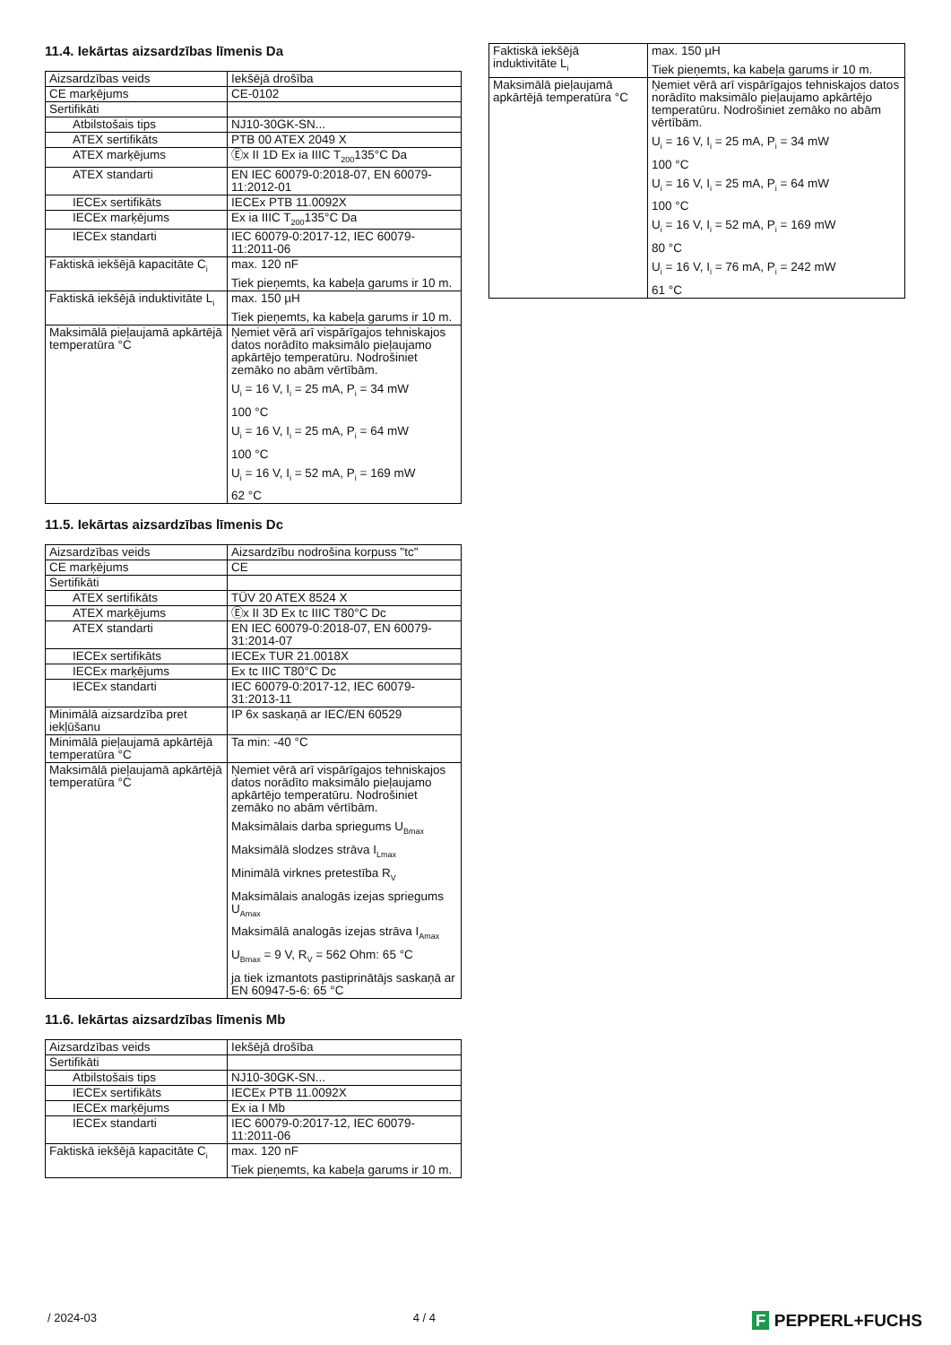11.4. Iekārtas aizsardzības līmenis Da
| Aizsardzības veids | Iekšējā drošība |
| CE marķējums | CE-0102 |
| Sertifikāti | |
| Atbilstošais tips | NJ10-30GK-SN... |
| ATEX sertifikāts | PTB 00 ATEX 2049 X |
| ATEX marķējums | Ⓔx II 1D Ex ia IIIC T<sub>200</sub>135°C Da |
| ATEX standarti | EN IEC 60079-0:2018-07, EN 60079-11:2012-01 |
| IECEx sertifikāts | IECEx PTB 11.0092X |
| IECEx marķējums | Ex ia IIIC T<sub>200</sub>135°C Da |
| IECEx standarti | IEC 60079-0:2017-12, IEC 60079-11:2011-06 |
| Faktiskā iekšējā kapacitāte C<sub>i</sub> | max. 120 nF Tiek pieņemts, ka kabeļa garums ir 10 m. |
| Faktiskā iekšējā induktivitāte L<sub>i</sub> | max. 150 µH Tiek pieņemts, ka kabeļa garums ir 10 m. |
| Maksimālā pieļaujamā apkārtējā temperatūra °C | Ņemiet vērā arī vispārīgajos tehniskajos datos norādīto maksimālo pieļaujamo apkārtējo temperatūru. Nodrošiniet zemāko no abām vērtībām. U<sub>i</sub> = 16 V, I<sub>i</sub> = 25 mA, P<sub>i</sub> = 34 mW 100 °C U<sub>i</sub> = 16 V, I<sub>i</sub> = 25 mA, P<sub>i</sub> = 64 mW 100 °C U<sub>i</sub> = 16 V, I<sub>i</sub> = 52 mA, P<sub>i</sub> = 169 mW 62 °C |
11.5. Iekārtas aizsardzības līmenis Dc
| Aizsardzības veids | Aizsardzību nodrošina korpuss "tc" |
| CE marķējums | CE |
| Sertifikāti | |
| ATEX sertifikāts | TÜV 20 ATEX 8524 X |
| ATEX marķējums | Ⓔx II 3D Ex tc IIIC T80°C Dc |
| ATEX standarti | EN IEC 60079-0:2018-07, EN 60079-31:2014-07 |
| IECEx sertifikāts | IECEx TUR 21.0018X |
| IECEx marķējums | Ex tc IIIC T80°C Dc |
| IECEx standarti | IEC 60079-0:2017-12, IEC 60079-31:2013-11 |
| Minimālā aizsardzība pret iekļūšanu | IP 6x saskaņā ar IEC/EN 60529 |
| Minimālā pieļaujamā apkārtējā temperatūra °C | Ta min: -40 °C |
| Maksimālā pieļaujamā apkārtējā temperatūra °C | Ņemiet vērā arī vispārīgajos tehniskajos datos norādīto maksimālo pieļaujamo apkārtējo temperatūru. Nodrošiniet zemāko no abām vērtībām. Maksimālais darba spriegums U<sub>Bmax</sub> Maksimālā slodzes strāva I<sub>Lmax</sub> Minimālā virknes pretestība R<sub>V</sub> Maksimālais analogās izejas spriegums U<sub>Amax</sub> Maksimālā analogās izejas strāva I<sub>Amax</sub> U<sub>Bmax</sub> = 9 V, R<sub>V</sub> = 562 Ohm: 65 °C ja tiek izmantots pastiprinātājs saskaņā ar EN 60947-5-6: 65 °C |
11.6. Iekārtas aizsardzības līmenis Mb
| Aizsardzības veids | Iekšējā drošība |
| Sertifikāti | |
| Atbilstošais tips | NJ10-30GK-SN... |
| IECEx sertifikāts | IECEx PTB 11.0092X |
| IECEx marķējums | Ex ia I Mb |
| IECEx standarti | IEC 60079-0:2017-12, IEC 60079-11:2011-06 |
| Faktiskā iekšējā kapacitāte C<sub>i</sub> | max. 120 nF Tiek pieņemts, ka kabeļa garums ir 10 m. |
| Faktiskā iekšējā induktivitāte L<sub>i</sub> | max. 150 µH Tiek pieņemts, ka kabeļa garums ir 10 m. |
| Maksimālā pieļaujamā apkārtējā temperatūra °C | Ņemiet vērā arī vispārīgajos tehniskajos datos norādīto maksimālo pieļaujamo apkārtējo temperatūru. Nodrošiniet zemāko no abām vērtībām. U<sub>i</sub> = 16 V, I<sub>i</sub> = 25 mA, P<sub>i</sub> = 34 mW 100 °C U<sub>i</sub> = 16 V, I<sub>i</sub> = 25 mA, P<sub>i</sub> = 64 mW 100 °C U<sub>i</sub> = 16 V, I<sub>i</sub> = 52 mA, P<sub>i</sub> = 169 mW 80 °C U<sub>i</sub> = 16 V, I<sub>i</sub> = 76 mA, P<sub>i</sub> = 242 mW 61 °C |
/ 2024-03 4 / 4 F PEPPERL+FUCHS